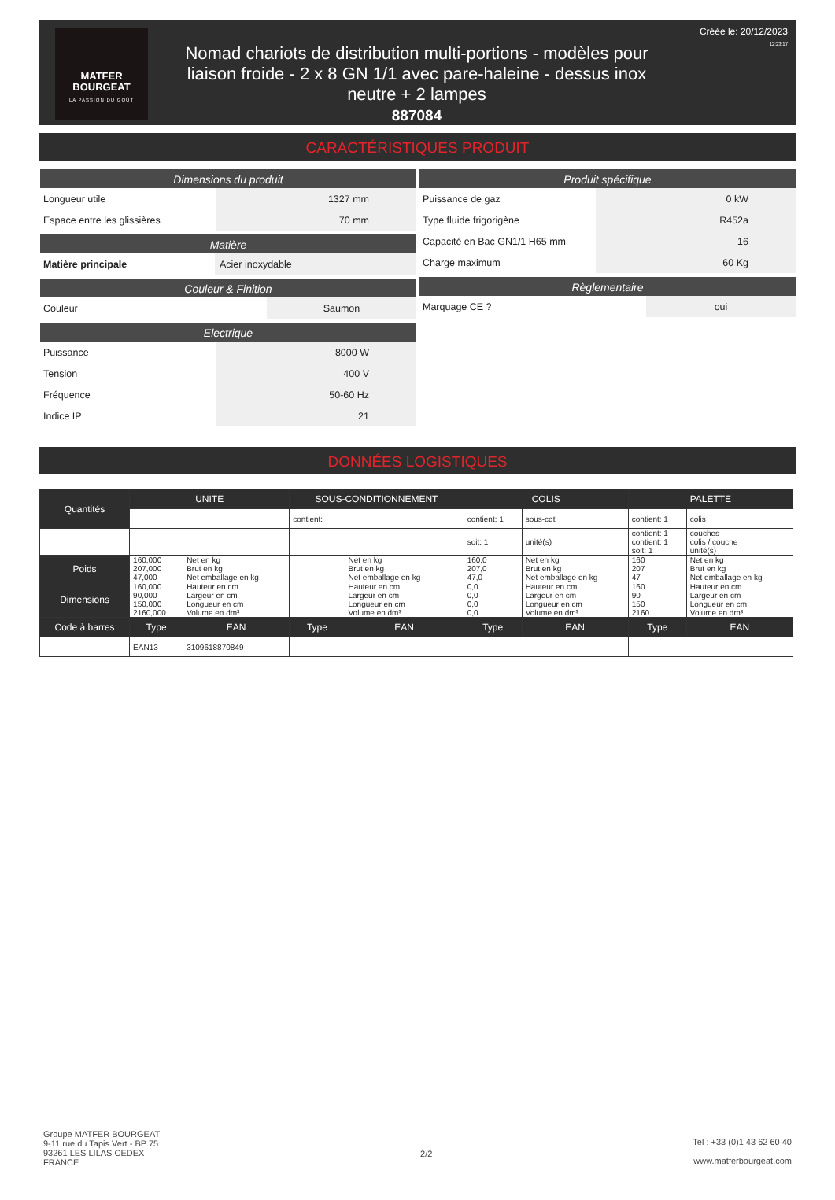MATFER
BOURGEAT
LA PASSION DU GOÛT
Nomad chariots de distribution multi-portions - modèles pour liaison froide - 2 x 8 GN 1/1 avec pare-haleine - dessus inox neutre + 2 lampes
887084
Créée le: 20/12/2023
12:23:17
CARACTÉRISTIQUES PRODUIT
Dimensions du produit
| Longueur utile | 1327 mm |
| Espace entre les glissières | 70 mm |
Matière
| Matière principale | Acier inoxydable |
Couleur & Finition
| Couleur | Saumon |
Electrique
| Puissance | 8000 W |
| Tension | 400 V |
| Fréquence | 50-60 Hz |
| Indice IP | 21 |
Produit spécifique
| Puissance de gaz | 0 kW |
| Type fluide frigorigène | R452a |
| Capacité en Bac GN1/1 H65 mm | 16 |
| Charge maximum | 60 Kg |
Règlementaire
| Marquage CE ? | oui |
DONNÉES LOGISTIQUES
| Quantités | UNITE | | SOUS-CONDITIONNEMENT | | COLIS | | PALETTE | |
| --- | --- | --- | --- | --- | --- | --- | --- | --- |
| | | | contient: | | contient: 1 | sous-cdt | contient: 1 | colis |
| | | | | | soit: 1 | unité(s) | contient: 1 contient: 1 soit: 1 | couches colis / couche unité(s) |
| Poids | 160,000 207,000 47,000 | Net en kg Brut en kg Net emballage en kg | | Net en kg Brut en kg Net emballage en kg | 160,0 207,0 47,0 | Net en kg Brut en kg Net emballage en kg | 160 207 47 | Net en kg Brut en kg Net emballage en kg |
| Dimensions | 160,000 90,000 150,000 2160,000 | Hauteur en cm Largeur en cm Longueur en cm Volume en dm³ | | Hauteur en cm Largeur en cm Longueur en cm Volume en dm³ | 0,0 0,0 0,0 0,0 | Hauteur en cm Largeur en cm Longueur en cm Volume en dm³ | 160 90 150 2160 | Hauteur en cm Largeur en cm Longueur en cm Volume en dm³ |
| Code à barres | Type | EAN | Type | EAN | Type | EAN | Type | EAN |
| | EAN13 | 3109618870849 | | | | | | |
Groupe MATFER BOURGEAT
9-11 rue du Tapis Vert - BP 75
93261 LES LILAS CEDEX
FRANCE
2/2
Tel : +33 (0)1 43 62 60 40
www.matferbourgeat.com